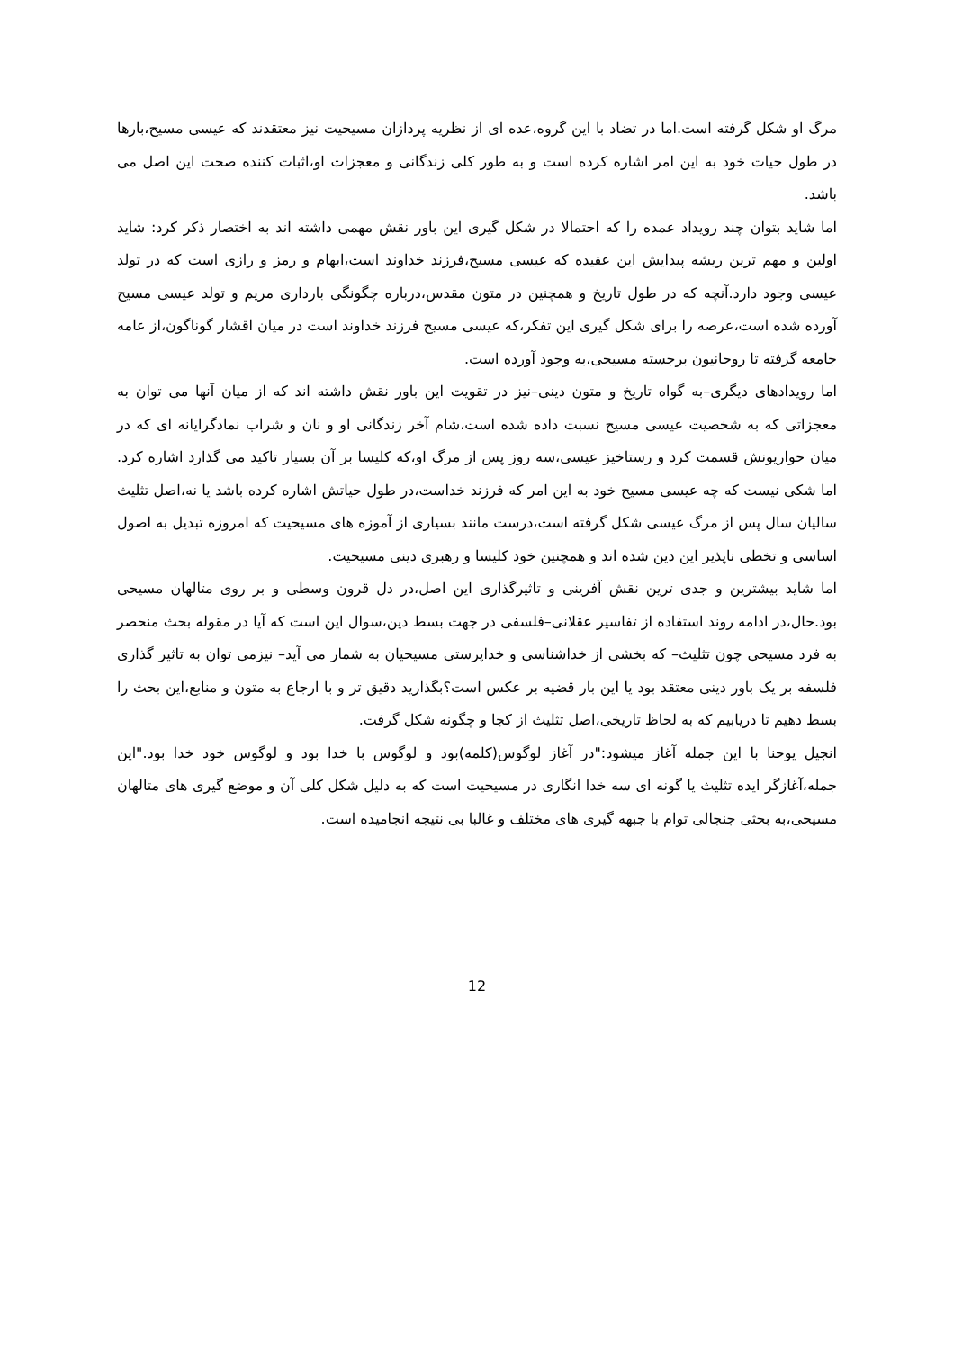مرگ او شکل گرفته است.اما در تضاد با این گروه،عده ای از نظریه پردازان مسیحیت نیز معتقدند که عیسی مسیح،بارها در طول حیات خود به این امر اشاره کرده است و به طور کلی زندگانی و معجزات او،اثبات کننده صحت این اصل می باشد.
اما شاید بتوان چند رویداد عمده را که احتمالا در شکل گیری این باور نقش مهمی داشته اند به اختصار ذکر کرد: شاید اولین و مهم ترین ریشه پیدایش این عقیده که عیسی مسیح،فرزند خداوند است،ابهام و رمز و رازی است که در تولد عیسی وجود دارد.آنچه که در طول تاریخ و همچنین در متون مقدس،درباره چگونگی بارداری مریم و تولد عیسی مسیح آورده شده است،عرصه را برای شکل گیری این تفکر،که عیسی مسیح فرزند خداوند است در میان اقشار گوناگون،از عامه جامعه گرفته تا روحانیون برجسته مسیحی،به وجود آورده است.
اما رویدادهای دیگری–به گواه تاریخ و متون دینی–نیز در تقویت این باور نقش داشته اند که از میان آنها می توان به معجزاتی که به شخصیت عیسی مسیح نسبت داده شده است،شام آخر زندگانی او و نان و شراب نمادگرایانه ای که در میان حواریونش قسمت کرد و رستاخیز عیسی،سه روز پس از مرگ او،که کلیسا بر آن بسیار تاکید می گذارد اشاره کرد. اما شکی نیست که چه عیسی مسیح خود به این امر که فرزند خداست،در طول حیاتش اشاره کرده باشد یا نه،اصل تثلیث سالیان سال پس از مرگ عیسی شکل گرفته است،درست مانند بسیاری از آموزه های مسیحیت که امروزه تبدیل به اصول اساسی و تخطی ناپذیر این دین شده اند و همچنین خود کلیسا و رهبری دینی مسیحیت.
اما شاید بیشترین و جدی ترین نقش آفرینی و تاثیرگذاری این اصل،در دل قرون وسطی و بر روی متالهان مسیحی بود.حال،در ادامه روند استفاده از تفاسیر عقلانی–فلسفی در جهت بسط دین،سوال این است که آیا در مقوله بحث منحصر به فرد مسیحی چون تثلیث– که بخشی از خداشناسی و خداپرستی مسیحیان به شمار می آید– نیزمی توان به تاثیر گذاری فلسفه بر یک باور دینی معتقد بود یا این بار قضیه بر عکس است؟بگذارید دقیق تر و با ارجاع به متون و منابع،این بحث را بسط دهیم تا دریابیم که به لحاظ تاریخی،اصل تثلیث از کجا و چگونه شکل گرفت.
انجیل یوحنا با این جمله آغاز میشود:"در آغاز لوگوس(کلمه)بود و لوگوس با خدا بود و لوگوس خود خدا بود."این جمله،آغازگر ایده تثلیث یا گونه ای سه خدا انگاری در مسیحیت است که به دلیل شکل کلی آن و موضع گیری های متالهان مسیحی،به بحثی جنجالی توام با جبهه گیری های مختلف و غالبا بی نتیجه انجامیده است.
12